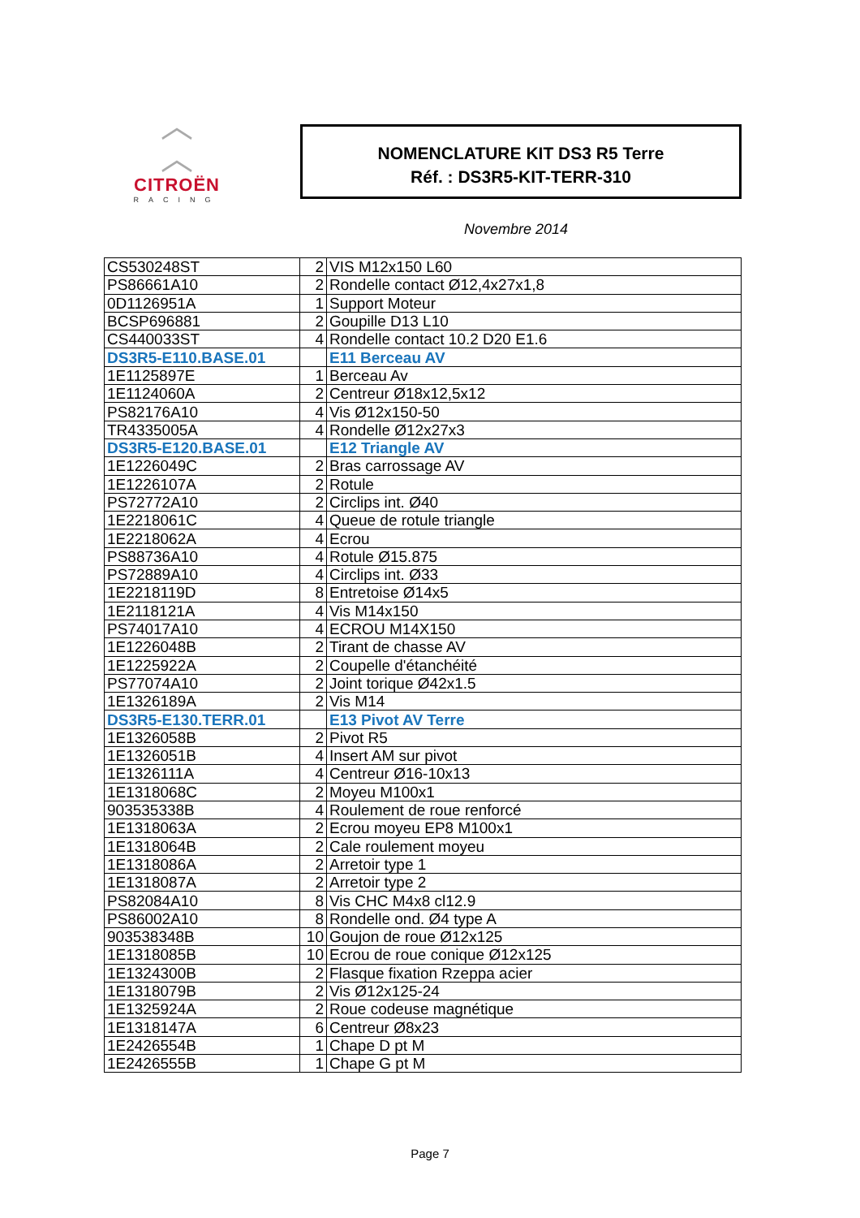︿
︿
CITROËN
RACING
NOMENCLATURE KIT DS3 R5 Terre
Réf. : DS3R5-KIT-TERR-310
Novembre 2014
| CS530248ST | 2 | VIS M12x150 L60 |
| PS86661A10 | 2 | Rondelle contact Ø12,4x27x1,8 |
| 0D1126951A | 1 | Support Moteur |
| BCSP696881 | 2 | Goupille D13 L10 |
| CS440033ST | 4 | Rondelle contact 10.2 D20 E1.6 |
| DS3R5-E110.BASE.01 | | E11 Berceau AV |
| 1E1125897E | 1 | Berceau Av |
| 1E1124060A | 2 | Centreur Ø18x12,5x12 |
| PS82176A10 | 4 | Vis Ø12x150-50 |
| TR4335005A | 4 | Rondelle Ø12x27x3 |
| DS3R5-E120.BASE.01 | | E12 Triangle AV |
| 1E1226049C | 2 | Bras carrossage AV |
| 1E1226107A | 2 | Rotule |
| PS72772A10 | 2 | Circlips int. Ø40 |
| 1E2218061C | 4 | Queue de rotule triangle |
| 1E2218062A | 4 | Ecrou |
| PS88736A10 | 4 | Rotule Ø15.875 |
| PS72889A10 | 4 | Circlips int. Ø33 |
| 1E2218119D | 8 | Entretoise Ø14x5 |
| 1E2118121A | 4 | Vis M14x150 |
| PS74017A10 | 4 | ECROU M14X150 |
| 1E1226048B | 2 | Tirant de chasse AV |
| 1E1225922A | 2 | Coupelle d'étanchéité |
| PS77074A10 | 2 | Joint torique Ø42x1.5 |
| 1E1326189A | 2 | Vis M14 |
| DS3R5-E130.TERR.01 | | E13 Pivot AV Terre |
| 1E1326058B | 2 | Pivot R5 |
| 1E1326051B | 4 | Insert AM sur pivot |
| 1E1326111A | 4 | Centreur Ø16-10x13 |
| 1E1318068C | 2 | Moyeu M100x1 |
| 903535338B | 4 | Roulement de roue renforcé |
| 1E1318063A | 2 | Ecrou moyeu EP8 M100x1 |
| 1E1318064B | 2 | Cale roulement moyeu |
| 1E1318086A | 2 | Arretoir type 1 |
| 1E1318087A | 2 | Arretoir type 2 |
| PS82084A10 | 8 | Vis CHC M4x8 cl12.9 |
| PS86002A10 | 8 | Rondelle ond. Ø4 type A |
| 903538348B | 10 | Goujon de roue Ø12x125 |
| 1E1318085B | 10 | Ecrou de roue conique Ø12x125 |
| 1E1324300B | 2 | Flasque fixation Rzeppa acier |
| 1E1318079B | 2 | Vis Ø12x125-24 |
| 1E1325924A | 2 | Roue codeuse magnétique |
| 1E1318147A | 6 | Centreur Ø8x23 |
| 1E2426554B | 1 | Chape D pt M |
| 1E2426555B | 1 | Chape G pt M |
Page 7